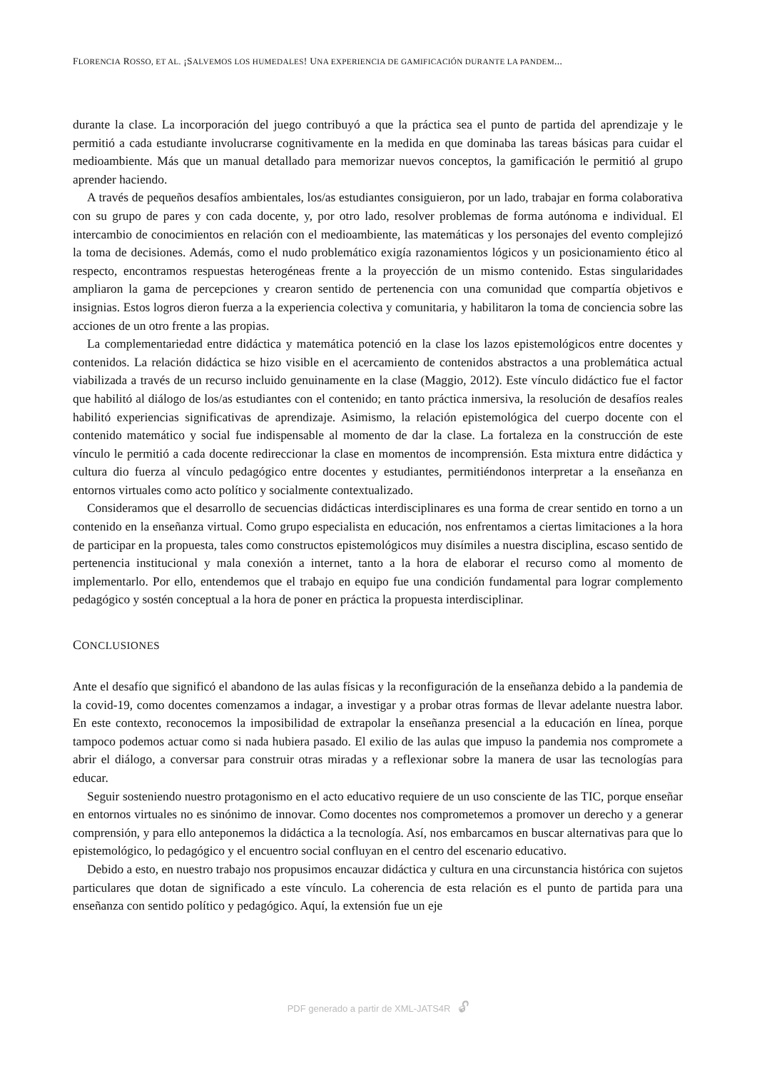FLORENCIA ROSSO, ET AL. ¡SALVEMOS LOS HUMEDALES! UNA EXPERIENCIA DE GAMIFICACIÓN DURANTE LA PANDEM...
durante la clase. La incorporación del juego contribuyó a que la práctica sea el punto de partida del aprendizaje y le permitió a cada estudiante involucrarse cognitivamente en la medida en que dominaba las tareas básicas para cuidar el medioambiente. Más que un manual detallado para memorizar nuevos conceptos, la gamificación le permitió al grupo aprender haciendo.
A través de pequeños desafíos ambientales, los/as estudiantes consiguieron, por un lado, trabajar en forma colaborativa con su grupo de pares y con cada docente, y, por otro lado, resolver problemas de forma autónoma e individual. El intercambio de conocimientos en relación con el medioambiente, las matemáticas y los personajes del evento complejizó la toma de decisiones. Además, como el nudo problemático exigía razonamientos lógicos y un posicionamiento ético al respecto, encontramos respuestas heterogéneas frente a la proyección de un mismo contenido. Estas singularidades ampliaron la gama de percepciones y crearon sentido de pertenencia con una comunidad que compartía objetivos e insignias. Estos logros dieron fuerza a la experiencia colectiva y comunitaria, y habilitaron la toma de conciencia sobre las acciones de un otro frente a las propias.
La complementariedad entre didáctica y matemática potenció en la clase los lazos epistemológicos entre docentes y contenidos. La relación didáctica se hizo visible en el acercamiento de contenidos abstractos a una problemática actual viabilizada a través de un recurso incluido genuinamente en la clase (Maggio, 2012). Este vínculo didáctico fue el factor que habilitó al diálogo de los/as estudiantes con el contenido; en tanto práctica inmersiva, la resolución de desafíos reales habilitó experiencias significativas de aprendizaje. Asimismo, la relación epistemológica del cuerpo docente con el contenido matemático y social fue indispensable al momento de dar la clase. La fortaleza en la construcción de este vínculo le permitió a cada docente redireccionar la clase en momentos de incomprensión. Esta mixtura entre didáctica y cultura dio fuerza al vínculo pedagógico entre docentes y estudiantes, permitiéndonos interpretar a la enseñanza en entornos virtuales como acto político y socialmente contextualizado.
Consideramos que el desarrollo de secuencias didácticas interdisciplinares es una forma de crear sentido en torno a un contenido en la enseñanza virtual. Como grupo especialista en educación, nos enfrentamos a ciertas limitaciones a la hora de participar en la propuesta, tales como constructos epistemológicos muy disímiles a nuestra disciplina, escaso sentido de pertenencia institucional y mala conexión a internet, tanto a la hora de elaborar el recurso como al momento de implementarlo. Por ello, entendemos que el trabajo en equipo fue una condición fundamental para lograr complemento pedagógico y sostén conceptual a la hora de poner en práctica la propuesta interdisciplinar.
CONCLUSIONES
Ante el desafío que significó el abandono de las aulas físicas y la reconfiguración de la enseñanza debido a la pandemia de la covid-19, como docentes comenzamos a indagar, a investigar y a probar otras formas de llevar adelante nuestra labor. En este contexto, reconocemos la imposibilidad de extrapolar la enseñanza presencial a la educación en línea, porque tampoco podemos actuar como si nada hubiera pasado. El exilio de las aulas que impuso la pandemia nos compromete a abrir el diálogo, a conversar para construir otras miradas y a reflexionar sobre la manera de usar las tecnologías para educar.
Seguir sosteniendo nuestro protagonismo en el acto educativo requiere de un uso consciente de las TIC, porque enseñar en entornos virtuales no es sinónimo de innovar. Como docentes nos comprometemos a promover un derecho y a generar comprensión, y para ello anteponemos la didáctica a la tecnología. Así, nos embarcamos en buscar alternativas para que lo epistemológico, lo pedagógico y el encuentro social confluyan en el centro del escenario educativo.
Debido a esto, en nuestro trabajo nos propusimos encauzar didáctica y cultura en una circunstancia histórica con sujetos particulares que dotan de significado a este vínculo. La coherencia de esta relación es el punto de partida para una enseñanza con sentido político y pedagógico. Aquí, la extensión fue un eje
PDF generado a partir de XML-JATS4R 🔓︎